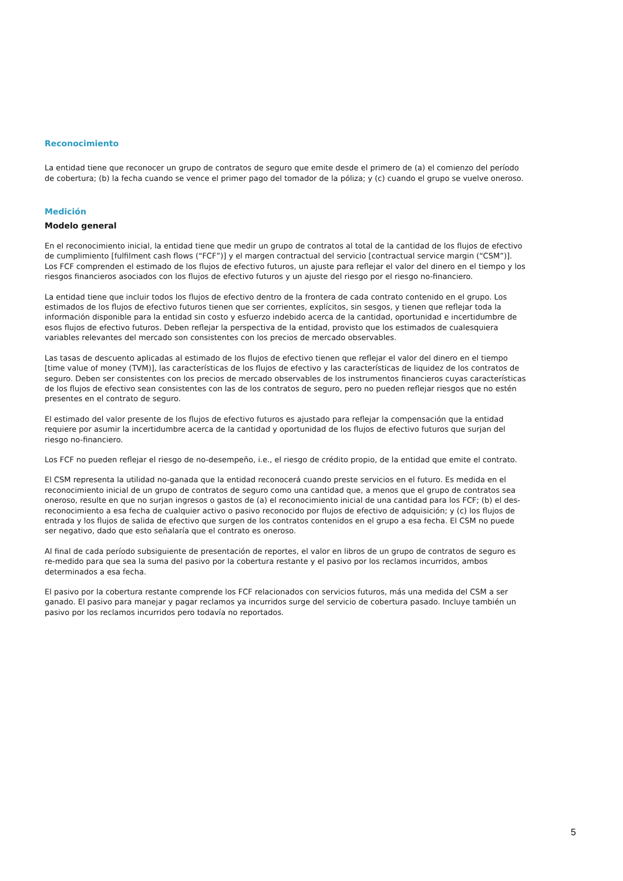Reconocimiento
La entidad tiene que reconocer un grupo de contratos de seguro que emite desde el primero de (a) el comienzo del período de cobertura; (b) la fecha cuando se vence el primer pago del tomador de la póliza; y (c) cuando el grupo se vuelve oneroso.
Medición
Modelo general
En el reconocimiento inicial, la entidad tiene que medir un grupo de contratos al total de la cantidad de los flujos de efectivo de cumplimiento [fulfilment cash flows (“FCF”)] y el margen contractual del servicio [contractual service margin (“CSM”)]. Los FCF comprenden el estimado de los flujos de efectivo futuros, un ajuste para reflejar el valor del dinero en el tiempo y los riesgos financieros asociados con los flujos de efectivo futuros y un ajuste del riesgo por el riesgo no-financiero.
La entidad tiene que incluir todos los flujos de efectivo dentro de la frontera de cada contrato contenido en el grupo. Los estimados de los flujos de efectivo futuros tienen que ser corrientes, explícitos, sin sesgos, y tienen que reflejar toda la información disponible para la entidad sin costo y esfuerzo indebido acerca de la cantidad, oportunidad e incertidumbre de esos flujos de efectivo futuros. Deben reflejar la perspectiva de la entidad, provisto que los estimados de cualesquiera variables relevantes del mercado son consistentes con los precios de mercado observables.
Las tasas de descuento aplicadas al estimado de los flujos de efectivo tienen que reflejar el valor del dinero en el tiempo [time value of money (TVM)], las características de los flujos de efectivo y las características de liquidez de los contratos de seguro. Deben ser consistentes con los precios de mercado observables de los instrumentos financieros cuyas características de los flujos de efectivo sean consistentes con las de los contratos de seguro, pero no pueden reflejar riesgos que no estén presentes en el contrato de seguro.
El estimado del valor presente de los flujos de efectivo futuros es ajustado para reflejar la compensación que la entidad requiere por asumir la incertidumbre acerca de la cantidad y oportunidad de los flujos de efectivo futuros que surjan del riesgo no-financiero.
Los FCF no pueden reflejar el riesgo de no-desempeño, i.e., el riesgo de crédito propio, de la entidad que emite el contrato.
El CSM representa la utilidad no-ganada que la entidad reconocerá cuando preste servicios en el futuro. Es medida en el reconocimiento inicial de un grupo de contratos de seguro como una cantidad que, a menos que el grupo de contratos sea oneroso, resulte en que no surjan ingresos o gastos de (a) el reconocimiento inicial de una cantidad para los FCF; (b) el des-reconocimiento a esa fecha de cualquier activo o pasivo reconocido por flujos de efectivo de adquisición; y (c) los flujos de entrada y los flujos de salida de efectivo que surgen de los contratos contenidos en el grupo a esa fecha. El CSM no puede ser negativo, dado que esto señalaría que el contrato es oneroso.
Al final de cada período subsiguiente de presentación de reportes, el valor en libros de un grupo de contratos de seguro es re-medido para que sea la suma del pasivo por la cobertura restante y el pasivo por los reclamos incurridos, ambos determinados a esa fecha.
El pasivo por la cobertura restante comprende los FCF relacionados con servicios futuros, más una medida del CSM a ser ganado. El pasivo para manejar y pagar reclamos ya incurridos surge del servicio de cobertura pasado. Incluye también un pasivo por los reclamos incurridos pero todavía no reportados.
5